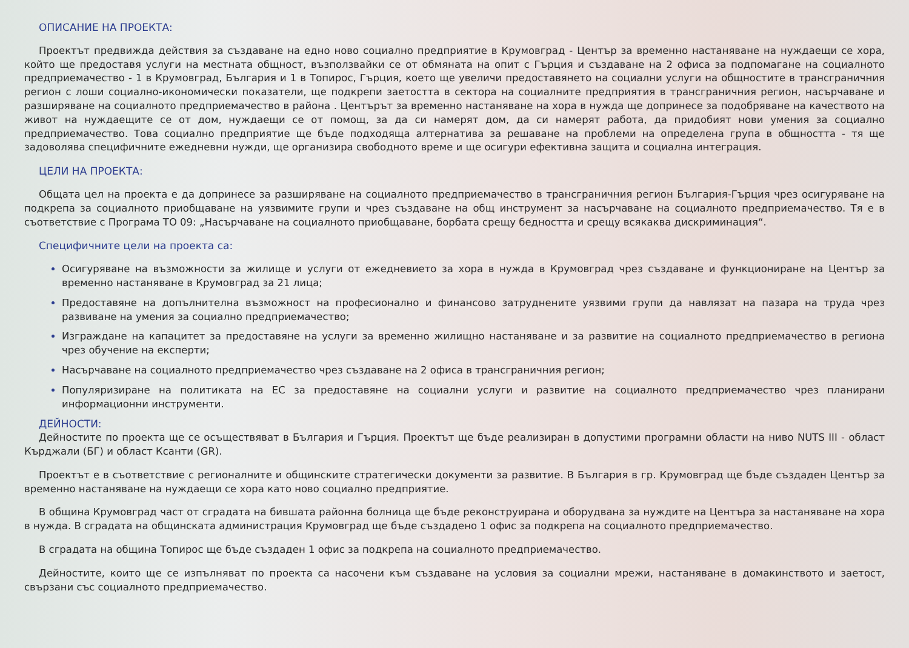ОПИСАНИЕ НА ПРОЕКТА:
Проектът предвижда действия за създаване на едно ново социално предприятие в Крумовград - Център за временно настаняване на нуждаещи се хора, който ще предоставя услуги на местната общност, възползвайки се от обмяната на опит с Гърция и създаване на 2 офиса за подпомагане на социалното предприемачество - 1 в Крумовград, България и 1 в Топирос, Гърция, което ще увеличи предоставянето на социални услуги на общностите в трансграничния регион с лоши социално-икономически показатели, ще подкрепи заетостта в сектора на социалните предприятия в трансграничния регион, насърчаване и разширяване на социалното предприемачество в района . Центърът за временно настаняване на хора в нужда ще допринесе за подобряване на качеството на живот на нуждаещите се от дом, нуждаещи се от помощ, за да си намерят дом, да си намерят работа, да придобият нови умения за социално предприемачество. Това социално предприятие ще бъде подходяща алтернатива за решаване на проблеми на определена група в общността - тя ще задоволява специфичните ежедневни нужди, ще организира свободното време и ще осигури ефективна защита и социална интеграция.
ЦЕЛИ НА ПРОЕКТА:
Общата цел на проекта е да допринесе за разширяване на социалното предприемачество в трансграничния регион България-Гърция чрез осигуряване на подкрепа за социалното приобщаване на уязвимите групи и чрез създаване на общ инструмент за насърчаване на социалното предприемачество. Тя е в съответствие с Програма ТО 09: „Насърчаване на социалното приобщаване, борбата срещу бедността и срещу всякаква дискриминация“.
Специфичните цели на проекта са:
Осигуряване на възможности за жилище и услуги от ежедневието за хора в нужда в Крумовград чрез създаване и функциониране на Център за временно настаняване в Крумовград за 21 лица;
Предоставяне на допълнителна възможност на професионално и финансово затруднените уязвими групи да навлязат на пазара на труда чрез развиване на умения за социално предприемачество;
Изграждане на капацитет за предоставяне на услуги за временно жилищно настаняване и за развитие на социалното предприемачество в региона чрез обучение на експерти;
Насърчаване на социалното предприемачество чрез създаване на 2 офиса в трансграничния регион;
Популяризиране на политиката на ЕС за предоставяне на социални услуги и развитие на социалното предприемачество чрез планирани информационни инструменти.
ДЕЙНОСТИ:
Дейностите по проекта ще се осъществяват в България и Гърция. Проектът ще бъде реализиран в допустими програмни области на ниво NUTS III - област Кърджали (БГ) и област Ксанти (GR).
Проектът е в съответствие с регионалните и общинските стратегически документи за развитие. В България в гр. Крумовград ще бъде създаден Център за временно настаняване на нуждаещи се хора като ново социално предприятие.
В община Крумовград част от сградата на бившата районна болница ще бъде реконструирана и оборудвана за нуждите на Центъра за настаняване на хора в нужда. В сградата на общинската администрация Крумовград ще бъде създадено 1 офис за подкрепа на социалното предприемачество.
В сградата на община Топирос ще бъде създаден 1 офис за подкрепа на социалното предприемачество.
Дейностите, които ще се изпълняват по проекта са насочени към създаване на условия за социални мрежи, настаняване в домакинството и заетост, свързани със социалното предприемачество.